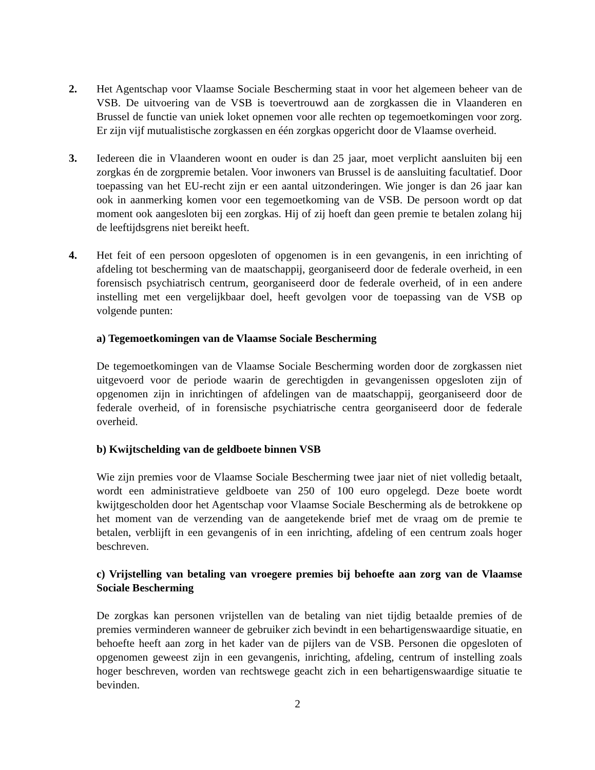2. Het Agentschap voor Vlaamse Sociale Bescherming staat in voor het algemeen beheer van de VSB. De uitvoering van de VSB is toevertrouwd aan de zorgkassen die in Vlaanderen en Brussel de functie van uniek loket opnemen voor alle rechten op tegemoetkomingen voor zorg. Er zijn vijf mutualistische zorgkassen en één zorgkas opgericht door de Vlaamse overheid.
3. Iedereen die in Vlaanderen woont en ouder is dan 25 jaar, moet verplicht aansluiten bij een zorgkas én de zorgpremie betalen. Voor inwoners van Brussel is de aansluiting facultatief. Door toepassing van het EU-recht zijn er een aantal uitzonderingen. Wie jonger is dan 26 jaar kan ook in aanmerking komen voor een tegemoetkoming van de VSB. De persoon wordt op dat moment ook aangesloten bij een zorgkas. Hij of zij hoeft dan geen premie te betalen zolang hij de leeftijdsgrens niet bereikt heeft.
4. Het feit of een persoon opgesloten of opgenomen is in een gevangenis, in een inrichting of afdeling tot bescherming van de maatschappij, georganiseerd door de federale overheid, in een forensisch psychiatrisch centrum, georganiseerd door de federale overheid, of in een andere instelling met een vergelijkbaar doel, heeft gevolgen voor de toepassing van de VSB op volgende punten:
a) Tegemoetkomingen van de Vlaamse Sociale Bescherming
De tegemoetkomingen van de Vlaamse Sociale Bescherming worden door de zorgkassen niet uitgevoerd voor de periode waarin de gerechtigden in gevangenissen opgesloten zijn of opgenomen zijn in inrichtingen of afdelingen van de maatschappij, georganiseerd door de federale overheid, of in forensische psychiatrische centra georganiseerd door de federale overheid.
b) Kwijtschelding van de geldboete binnen VSB
Wie zijn premies voor de Vlaamse Sociale Bescherming twee jaar niet of niet volledig betaalt, wordt een administratieve geldboete van 250 of 100 euro opgelegd. Deze boete wordt kwijtgescholden door het Agentschap voor Vlaamse Sociale Bescherming als de betrokkene op het moment van de verzending van de aangetekende brief met de vraag om de premie te betalen, verblijft in een gevangenis of in een inrichting, afdeling of een centrum zoals hoger beschreven.
c) Vrijstelling van betaling van vroegere premies bij behoefte aan zorg van de Vlaamse Sociale Bescherming
De zorgkas kan personen vrijstellen van de betaling van niet tijdig betaalde premies of de premies verminderen wanneer de gebruiker zich bevindt in een behartigenswaardige situatie, en behoefte heeft aan zorg in het kader van de pijlers van de VSB. Personen die opgesloten of opgenomen geweest zijn in een gevangenis, inrichting, afdeling, centrum of instelling zoals hoger beschreven, worden van rechtswege geacht zich in een behartigenswaardige situatie te bevinden.
2